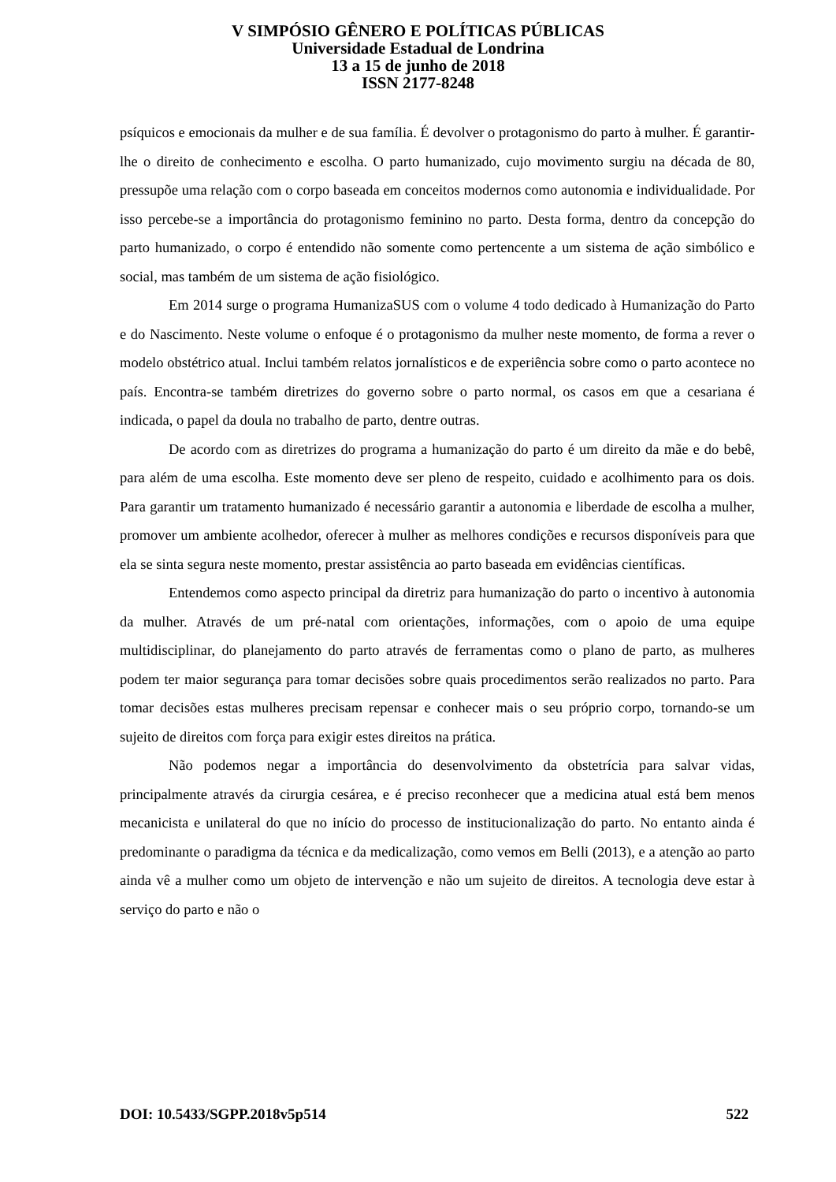V SIMPÓSIO GÊNERO E POLÍTICAS PÚBLICAS
Universidade Estadual de Londrina
13 a 15 de junho de 2018
ISSN 2177-8248
psíquicos e emocionais da mulher e de sua família. É devolver o protagonismo do parto à mulher. É garantir-lhe o direito de conhecimento e escolha. O parto humanizado, cujo movimento surgiu na década de 80, pressupõe uma relação com o corpo baseada em conceitos modernos como autonomia e individualidade. Por isso percebe-se a importância do protagonismo feminino no parto. Desta forma, dentro da concepção do parto humanizado, o corpo é entendido não somente como pertencente a um sistema de ação simbólico e social, mas também de um sistema de ação fisiológico.
Em 2014 surge o programa HumanizaSUS com o volume 4 todo dedicado à Humanização do Parto e do Nascimento. Neste volume o enfoque é o protagonismo da mulher neste momento, de forma a rever o modelo obstétrico atual. Inclui também relatos jornalísticos e de experiência sobre como o parto acontece no país. Encontra-se também diretrizes do governo sobre o parto normal, os casos em que a cesariana é indicada, o papel da doula no trabalho de parto, dentre outras.
De acordo com as diretrizes do programa a humanização do parto é um direito da mãe e do bebê, para além de uma escolha. Este momento deve ser pleno de respeito, cuidado e acolhimento para os dois. Para garantir um tratamento humanizado é necessário garantir a autonomia e liberdade de escolha a mulher, promover um ambiente acolhedor, oferecer à mulher as melhores condições e recursos disponíveis para que ela se sinta segura neste momento, prestar assistência ao parto baseada em evidências científicas.
Entendemos como aspecto principal da diretriz para humanização do parto o incentivo à autonomia da mulher. Através de um pré-natal com orientações, informações, com o apoio de uma equipe multidisciplinar, do planejamento do parto através de ferramentas como o plano de parto, as mulheres podem ter maior segurança para tomar decisões sobre quais procedimentos serão realizados no parto. Para tomar decisões estas mulheres precisam repensar e conhecer mais o seu próprio corpo, tornando-se um sujeito de direitos com força para exigir estes direitos na prática.
Não podemos negar a importância do desenvolvimento da obstetrícia para salvar vidas, principalmente através da cirurgia cesárea, e é preciso reconhecer que a medicina atual está bem menos mecanicista e unilateral do que no início do processo de institucionalização do parto. No entanto ainda é predominante o paradigma da técnica e da medicalização, como vemos em Belli (2013), e a atenção ao parto ainda vê a mulher como um objeto de intervenção e não um sujeito de direitos. A tecnologia deve estar à serviço do parto e não o
DOI: 10.5433/SGPP.2018v5p514 522